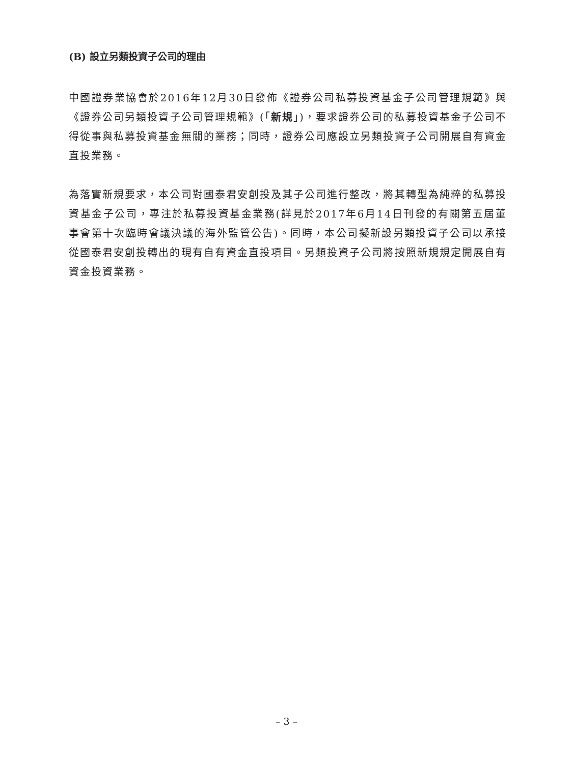(B) 設立另類投資子公司的理由
中國證券業協會於2016年12月30日發佈《證券公司私募投資基金子公司管理規範》與《證券公司另類投資子公司管理規範》(「新規」)，要求證券公司的私募投資基金子公司不得從事與私募投資基金無關的業務；同時，證券公司應設立另類投資子公司開展自有資金直投業務。
為落實新規要求，本公司對國泰君安創投及其子公司進行整改，將其轉型為純粹的私募投資基金子公司，專注於私募投資基金業務(詳見於2017年6月14日刊發的有關第五屆董事會第十次臨時會議決議的海外監管公告)。同時，本公司擬新設另類投資子公司以承接從國泰君安創投轉出的現有自有資金直投項目。另類投資子公司將按照新規規定開展自有資金投資業務。
– 3 –